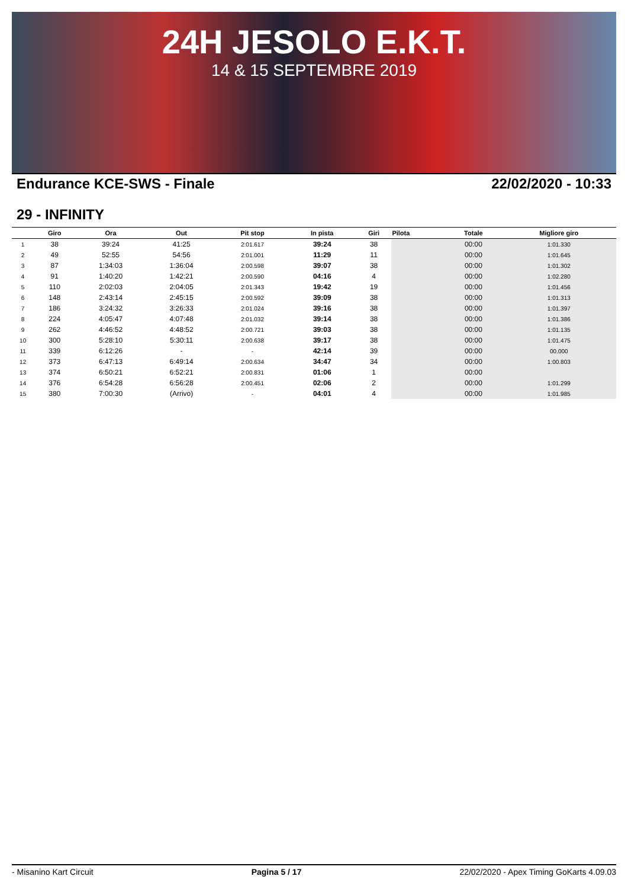24H JESOLO E.K.T.
14 & 15 SEPTEMBRE 2019
Endurance KCE-SWS - Finale 22/02/2020 - 10:33
29 - INFINITY
| | Giro | Ora | Out | Pit stop | In pista | Giri | Pilota | Totale | Migliore giro |
| --- | --- | --- | --- | --- | --- | --- | --- | --- | --- |
| 1 | 38 | 39:24 | 41:25 | 2:01.617 | 39:24 | 38 | | 00:00 | 1:01.330 |
| 2 | 49 | 52:55 | 54:56 | 2:01.001 | 11:29 | 11 | | 00:00 | 1:01.645 |
| 3 | 87 | 1:34:03 | 1:36:04 | 2:00.598 | 39:07 | 38 | | 00:00 | 1:01.302 |
| 4 | 91 | 1:40:20 | 1:42:21 | 2:00.590 | 04:16 | 4 | | 00:00 | 1:02.280 |
| 5 | 110 | 2:02:03 | 2:04:05 | 2:01.343 | 19:42 | 19 | | 00:00 | 1:01.456 |
| 6 | 148 | 2:43:14 | 2:45:15 | 2:00.592 | 39:09 | 38 | | 00:00 | 1:01.313 |
| 7 | 186 | 3:24:32 | 3:26:33 | 2:01.024 | 39:16 | 38 | | 00:00 | 1:01.397 |
| 8 | 224 | 4:05:47 | 4:07:48 | 2:01.032 | 39:14 | 38 | | 00:00 | 1:01.386 |
| 9 | 262 | 4:46:52 | 4:48:52 | 2:00.721 | 39:03 | 38 | | 00:00 | 1:01.135 |
| 10 | 300 | 5:28:10 | 5:30:11 | 2:00.638 | 39:17 | 38 | | 00:00 | 1:01.475 |
| 11 | 339 | 6:12:26 | - | - | 42:14 | 39 | | 00:00 | 00.000 |
| 12 | 373 | 6:47:13 | 6:49:14 | 2:00.634 | 34:47 | 34 | | 00:00 | 1:00.803 |
| 13 | 374 | 6:50:21 | 6:52:21 | 2:00.831 | 01:06 | 1 | | 00:00 | |
| 14 | 376 | 6:54:28 | 6:56:28 | 2:00.451 | 02:06 | 2 | | 00:00 | 1:01.299 |
| 15 | 380 | 7:00:30 | (Arrivo) | - | 04:01 | 4 | | 00:00 | 1:01.985 |
- Misanino Kart Circuit Pagina 5 / 17 22/02/2020 - Apex Timing GoKarts 4.09.03